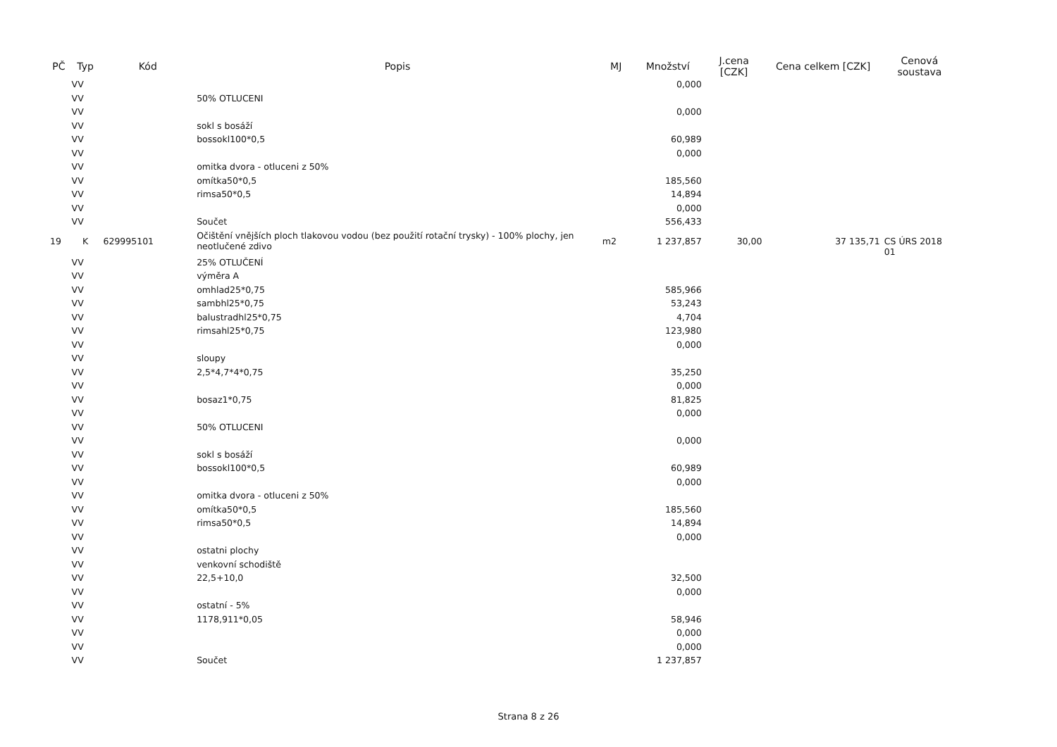| PČ | Typ | Kód | Popis | MJ | Množství | J.cena [CZK] | Cena celkem [CZK] | Cenová soustava |
| --- | --- | --- | --- | --- | --- | --- | --- | --- |
| | VV | | | | 0,000 | | | |
| | VV | | 50% OTLUCENI | | | | | |
| | VV | | | | 0,000 | | | |
| | VV | | sokl s bosáží | | | | | |
| | VV | | bossokl100*0,5 | | 60,989 | | | |
| | VV | | | | 0,000 | | | |
| | VV | | omitka dvora - otluceni z 50% | | | | | |
| | VV | | omítka50*0,5 | | 185,560 | | | |
| | VV | | rimsa50*0,5 | | 14,894 | | | |
| | VV | | | | 0,000 | | | |
| | VV | | Součet | | 556,433 | | | |
| 19 | K | 629995101 | Očištění vnějších ploch tlakovou vodou (bez použití rotační trysky) - 100% plochy, jen neotlučené zdivo | m2 | 1 237,857 | 30,00 | 37 135,71 | CS ÚRS 2018 01 |
| | VV | | 25% OTLUČENÍ | | | | | |
| | VV | | výměra A | | | | | |
| | VV | | omhlad25*0,75 | | 585,966 | | | |
| | VV | | sambhl25*0,75 | | 53,243 | | | |
| | VV | | balustradhl25*0,75 | | 4,704 | | | |
| | VV | | rimsahl25*0,75 | | 123,980 | | | |
| | VV | | | | 0,000 | | | |
| | VV | | sloupy | | | | | |
| | VV | | 2,5*4,7*4*0,75 | | 35,250 | | | |
| | VV | | | | 0,000 | | | |
| | VV | | bosaz1*0,75 | | 81,825 | | | |
| | VV | | | | 0,000 | | | |
| | VV | | 50% OTLUCENI | | | | | |
| | VV | | | | 0,000 | | | |
| | VV | | sokl s bosáží | | | | | |
| | VV | | bossokl100*0,5 | | 60,989 | | | |
| | VV | | | | 0,000 | | | |
| | VV | | omitka dvora - otluceni z 50% | | | | | |
| | VV | | omítka50*0,5 | | 185,560 | | | |
| | VV | | rimsa50*0,5 | | 14,894 | | | |
| | VV | | | | 0,000 | | | |
| | VV | | ostatni plochy | | | | | |
| | VV | | venkovní schodiště | | | | | |
| | VV | | 22,5+10,0 | | 32,500 | | | |
| | VV | | | | 0,000 | | | |
| | VV | | ostatní - 5% | | | | | |
| | VV | | 1178,911*0,05 | | 58,946 | | | |
| | VV | | | | 0,000 | | | |
| | VV | | | | 0,000 | | | |
| | VV | | Součet | | 1 237,857 | | | |
Strana 8 z 26